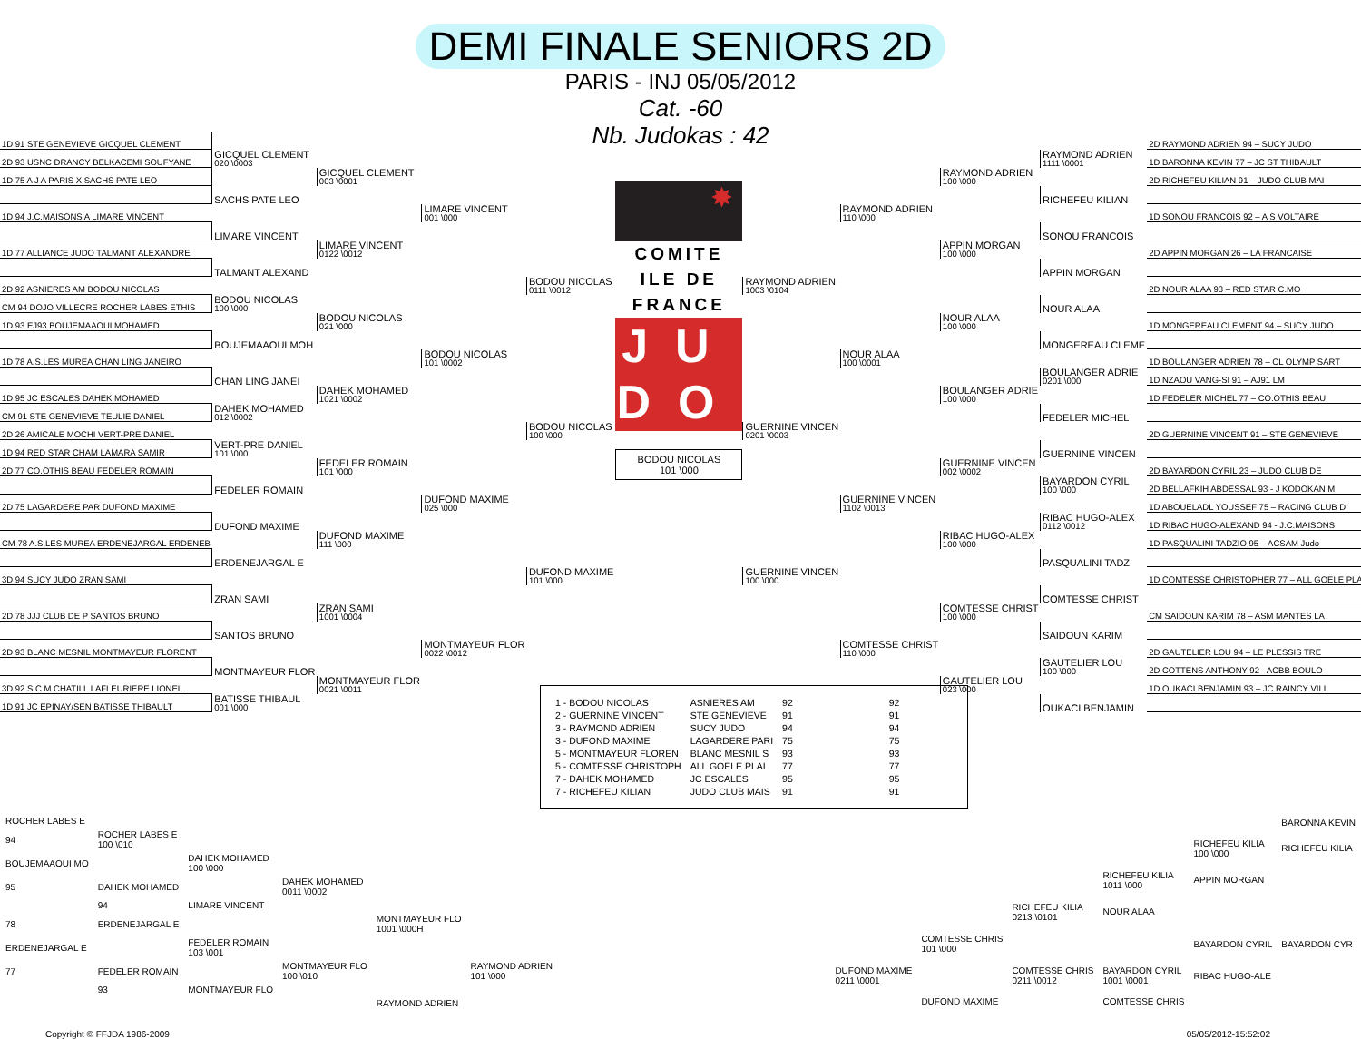DEMI FINALE SENIORS 2D
PARIS - INJ 05/05/2012
Cat. -60
Nb. Judokas : 42
| 1D 91 STE GENEVIEVE GICQUEL CLEMENT | | | | |
| 2D 93 USNC DRANCY BELKACEMI SOUFYANE | GICQUEL CLEMENT 020 \0003 | | | |
| 1D 75 A J A PARIS X SACHS PATE LEO | | GICQUEL CLEMENT 003 \0001 | | |
| | SACHS PATE LEO | | | |
| 1D 94 J.C.MAISONS A LIMARE VINCENT | | | LIMARE VINCENT 001 \000 | |
| | LIMARE VINCENT | | | |
| 1D 77 ALLIANCE JUDO TALMANT ALEXANDRE | | LIMARE VINCENT 0122 \0012 | | |
| | TALMANT ALEXAND | | | |
| 2D 92 ASNIERES AM BODOU NICOLAS | | | | BODOU NICOLAS 0111 \0012 |
| CM 94 DOJO VILLECRE ROCHER LABES ETHIS | BODOU NICOLAS 100 \000 | | | |
| 1D 93 EJ93 BOUJEMAAOUI MOHAMED | | BODOU NICOLAS 021 \000 | | |
| | BOUJEMAAOUI MOH | | | |
| 1D 78 A.S.LES MUREA CHAN LING JANEIRO | | | BODOU NICOLAS 101 \0002 | |
| | CHAN LING JANEI | | | |
| 1D 95 JC ESCALES DAHEK MOHAMED | | DAHEK MOHAMED 1021 \0002 | | |
| CM 91 STE GENEVIEVE TEULIE DANIEL | DAHEK MOHAMED 012 \0002 | | | |
| 2D 26 AMICALE MOCHI VERT-PRE DANIEL | | | | BODOU NICOLAS 100 \000 |
| 1D 94 RED STAR CHAM LAMARA SAMIR | VERT-PRE DANIEL 101 \000 | | | |
| 2D 77 CO.OTHIS BEAU FEDELER ROMAIN | | FEDELER ROMAIN 101 \000 | | |
| | FEDELER ROMAIN | | | |
| 2D 75 LAGARDERE PAR DUFOND MAXIME | | | DUFOND MAXIME 025 \000 | |
| | DUFOND MAXIME | | | |
| CM 78 A.S.LES MUREA ERDENEJARGAL ERDENEB | | DUFOND MAXIME 111 \000 | | |
| | ERDENEJARGAL E | | | |
| 3D 94 SUCY JUDO ZRAN SAMI | | | | DUFOND MAXIME 101 \000 |
| | ZRAN SAMI | | | |
| 2D 78 JJJ CLUB DE P SANTOS BRUNO | | ZRAN SAMI 1001 \0004 | | |
| | SANTOS BRUNO | | | |
| 2D 93 BLANC MESNIL MONTMAYEUR FLORENT | | | MONTMAYEUR FLOR 0022 \0012 | |
| | MONTMAYEUR FLOR | | | |
| 3D 92 S C M CHATILL LAFLEURIERE LIONEL | | MONTMAYEUR FLOR 0021 \0011 | | |
| 1D 91 JC EPINAY/SEN BATISSE THIBAULT | BATISSE THIBAUL 001 \000 | | | |
✸
COMITE
ILE DE FRANCE
JU
DO
BODOU NICOLAS
101 \000
| | | | | 2D RAYMOND ADRIEN 94 – SUCY JUDO |
| | | | RAYMOND ADRIEN 1111 \0001 | 1D BARONNA KEVIN 77 – JC ST THIBAULT |
| | | RAYMOND ADRIEN 100 \000 | | 2D RICHEFEU KILIAN 91 – JUDO CLUB MAI |
| | | | RICHEFEU KILIAN | |
| | RAYMOND ADRIEN 110 \000 | | | 1D SONOU FRANCOIS 92 – A S VOLTAIRE |
| | | | SONOU FRANCOIS | |
| | | APPIN MORGAN 100 \000 | | 2D APPIN MORGAN 26 – LA FRANCAISE |
| | | | APPIN MORGAN | |
| RAYMOND ADRIEN 1003 \0104 | | | | 2D NOUR ALAA 93 – RED STAR C.MO |
| | | | NOUR ALAA | |
| | | NOUR ALAA 100 \000 | | 1D MONGEREAU CLEMENT 94 – SUCY JUDO |
| | | | MONGEREAU CLEME | |
| | NOUR ALAA 100 \0001 | | | 1D BOULANGER ADRIEN 78 – CL OLYMP SART |
| | | | BOULANGER ADRIE 0201 \000 | 1D NZAOU VANG-SI 91 – AJ91 LM |
| | | BOULANGER ADRIE 100 \000 | | 1D FEDELER MICHEL 77 – CO.OTHIS BEAU |
| | | | FEDELER MICHEL | |
| GUERNINE VINCEN 0201 \0003 | | | | 2D GUERNINE VINCENT 91 – STE GENEVIEVE |
| | | | GUERNINE VINCEN | |
| | | GUERNINE VINCEN 002 \0002 | | 2D BAYARDON CYRIL 23 – JUDO CLUB DE |
| | | | BAYARDON CYRIL 100 \000 | 2D BELLAFKIH ABDESSAL 93 - J KODOKAN M |
| | GUERNINE VINCEN 1102 \0013 | | | 1D ABOUELADL YOUSSEF 75 – RACING CLUB D |
| | | | RIBAC HUGO-ALEX 0112 \0012 | 1D RIBAC HUGO-ALEXAND 94 - J.C.MAISONS |
| | | RIBAC HUGO-ALEX 100 \000 | | 1D PASQUALINI TADZIO 95 – ACSAM Judo |
| | | | PASQUALINI TADZ | |
| GUERNINE VINCEN 100 \000 | | | | 1D COMTESSE CHRISTOPHER 77 – ALL GOELE PLA |
| | | | COMTESSE CHRIST | |
| | | COMTESSE CHRIST 100 \000 | | CM SAIDOUN KARIM 78 – ASM MANTES LA |
| | | | SAIDOUN KARIM | |
| | COMTESSE CHRIST 110 \000 | | | 2D GAUTELIER LOU 94 – LE PLESSIS TRE |
| | | | GAUTELIER LOU 100 \000 | 2D COTTENS ANTHONY 92 - ACBB BOULO |
| | | GAUTELIER LOU 023 \000 | | 1D OUKACI BENJAMIN 93 – JC RAINCY VILL |
| | | | OUKACI BENJAMIN | |
| 1 - BODOU NICOLAS | ASNIERES AM | 92 | 92 |
| 2 - GUERNINE VINCENT | STE GENEVIEVE | 91 | 91 |
| 3 - RAYMOND ADRIEN | SUCY JUDO | 94 | 94 |
| 3 - DUFOND MAXIME | LAGARDERE PARI | 75 | 75 |
| 5 - MONTMAYEUR FLOREN | BLANC MESNIL S | 93 | 93 |
| 5 - COMTESSE CHRISTOPH | ALL GOELE PLAI | 77 | 77 |
| 7 - DAHEK MOHAMED | JC ESCALES | 95 | 95 |
| 7 - RICHEFEU KILIAN | JUDO CLUB MAIS | 91 | 91 |
| ROCHER LABES E | | | | | |
| 94 | ROCHER LABES E 100 \010 | | | | |
| BOUJEMAAOUI MO | | DAHEK MOHAMED 100 \000 | | | |
| 95 | DAHEK MOHAMED | | DAHEK MOHAMED 0011 \0002 | | |
| | 94 | LIMARE VINCENT | | | |
| 78 | ERDENEJARGAL E | | | MONTMAYEUR FLO 1001 \000H | |
| ERDENEJARGAL E | | FEDELER ROMAIN 103 \001 | | | |
| 77 | FEDELER ROMAIN | | MONTMAYEUR FLO 100 \010 | | RAYMOND ADRIEN 101 \000 |
| | 93 | MONTMAYEUR FLO | | | |
| | | | | RAYMOND ADRIEN | |
| | | | | | BARONNA KEVIN |
| | | | | RICHEFEU KILIA 100 \000 | RICHEFEU KILIA |
| | | | RICHEFEU KILIA 1011 \000 | APPIN MORGAN | |
| | | RICHEFEU KILIA 0213 \0101 | NOUR ALAA | | |
| | COMTESSE CHRIS 101 \000 | | | BAYARDON CYRIL | BAYARDON CYR |
| DUFOND MAXIME 0211 \0001 | | COMTESSE CHRIS 0211 \0012 | BAYARDON CYRIL 1001 \0001 | RIBAC HUGO-ALE | |
| | DUFOND MAXIME | | COMTESSE CHRIS | | |
Copyright © FFJDA 1986-2009 05/05/2012-15:52:02